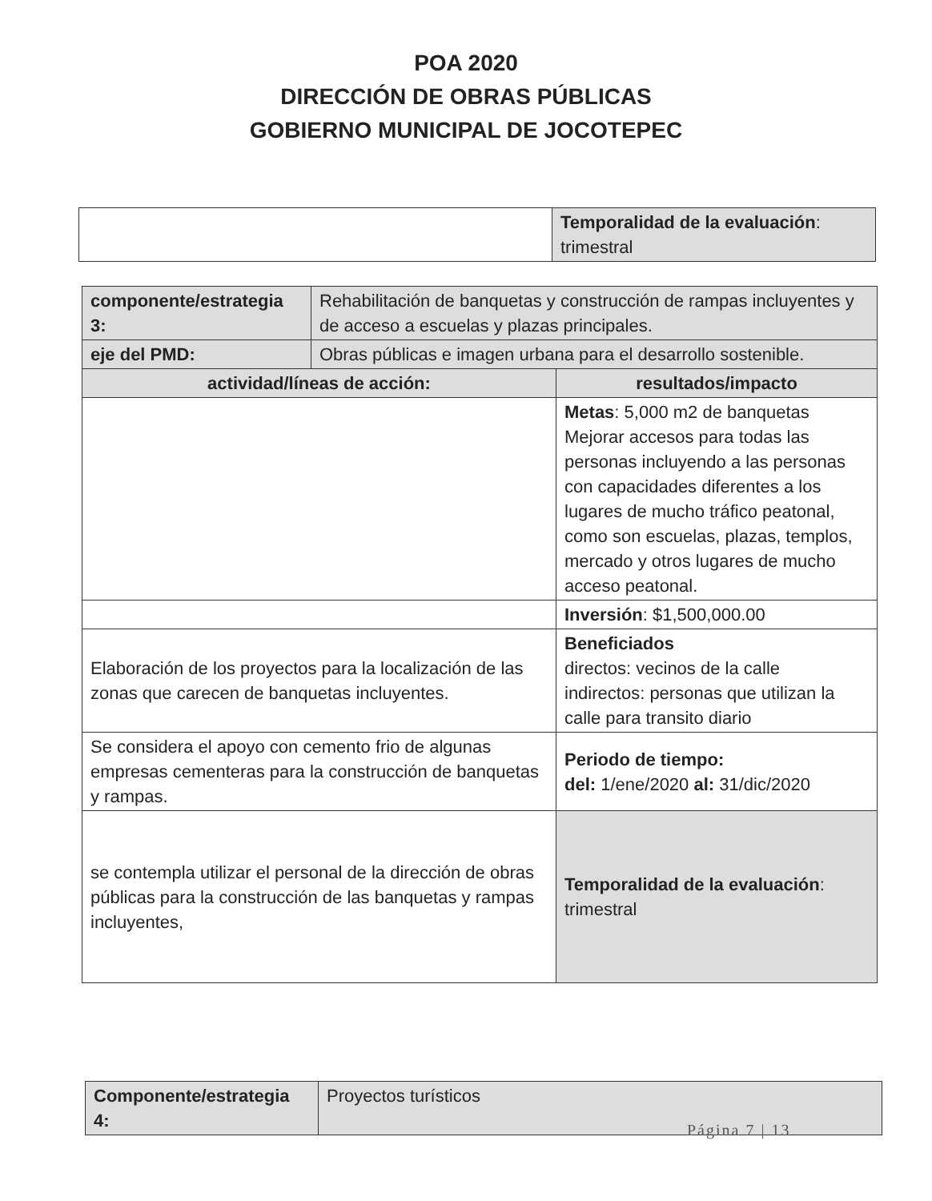POA 2020
DIRECCIÓN DE OBRAS PÚBLICAS
GOBIERNO MUNICIPAL DE JOCOTEPEC
| | Temporalidad de la evaluación : trimestral |
| componente/estrategia 3: | Rehabilitación de banquetas y construcción de rampas incluyentes y de acceso a escuelas y plazas principales. | |
| eje del PMD: | Obras públicas e imagen urbana para el desarrollo sostenible. | |
| actividad/líneas de acción: | | resultados/impacto |
| | | Metas : 5,000 m2 de banquetas Mejorar accesos para todas las personas incluyendo a las personas con capacidades diferentes a los lugares de mucho tráfico peatonal, como son escuelas, plazas, templos, mercado y otros lugares de mucho acceso peatonal. |
| | | Inversión : $1,500,000.00 |
| Elaboración de los proyectos para la localización de las zonas que carecen de banquetas incluyentes. | | Beneficiados directos: vecinos de la calle indirectos: personas que utilizan la calle para transito diario |
| Se considera el apoyo con cemento frio de algunas empresas cementeras para la construcción de banquetas y rampas. | | Periodo de tiempo: del: 1/ene/2020 al: 31/dic/2020 |
| se contempla utilizar el personal de la dirección de obras públicas para la construcción de las banquetas y rampas incluyentes, | | Temporalidad de la evaluación : trimestral |
| Componente/estrategia 4: | Proyectos turísticos |
Página 7 | 13